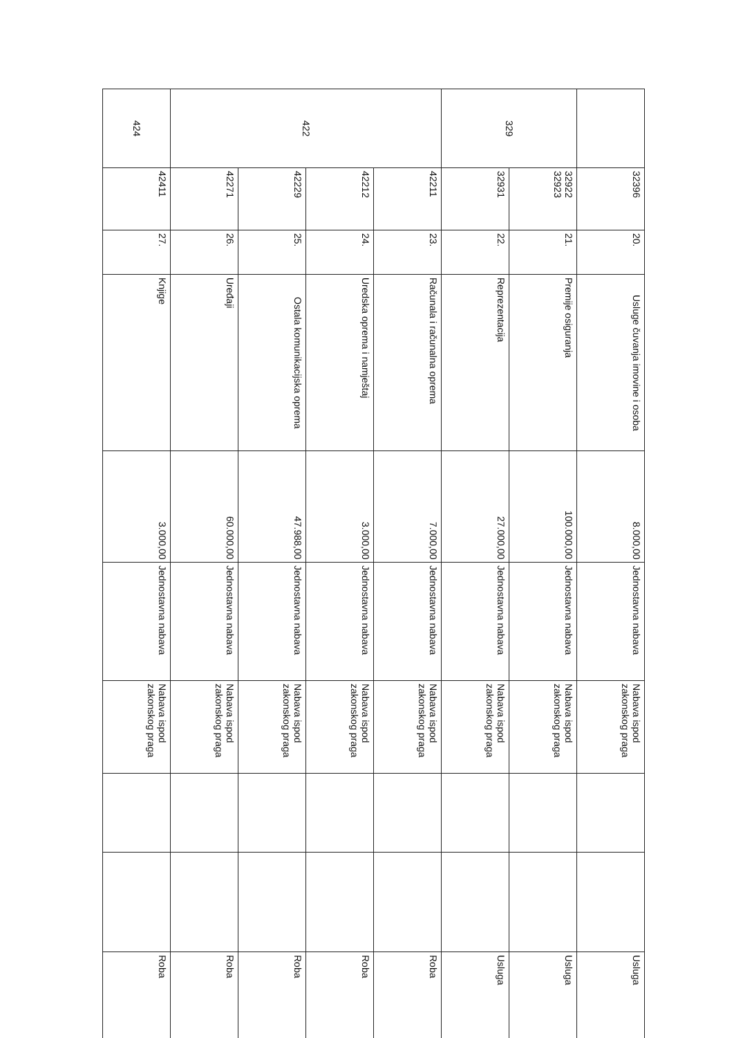| | 32396 | 20. | Usluge čuvanja imovine i osoba | 8.000,00 | Jednostavna nabava | Nabava ispod zakonskog praga | | | Usluga |
| 329 | 32922 32923 | 21. | Premije osiguranja | 100.000,00 | Jednostavna nabava | Nabava ispod zakonskog praga | | | Usluga |
| | 32931 | 22. | Reprezentacija | 27.000,00 | Jednostavna nabava | Nabava ispod zakonskog praga | | | Usluga |
| 422 | 42211 | 23. | Računala i računalna oprema | 7.000,00 | Jednostavna nabava | Nabava ispod zakonskog praga | | | Roba |
| | 42212 | 24. | Uredska oprema i namještaj | 3.000,00 | Jednostavna nabava | Nabava ispod zakonskog praga | | | Roba |
| | 42229 | 25. | Ostala komunikacijska oprema | 47.988,00 | Jednostavna nabava | Nabava ispod zakonskog praga | | | Roba |
| | 42271 | 26. | Uređaji | 60.000,00 | Jednostavna nabava | Nabava ispod zakonskog praga | | | Roba |
| 424 | 42411 | 27. | Knjige | 3.000,00 | Jednostavna nabava | Nabava ispod zakonskog praga | | | Roba |